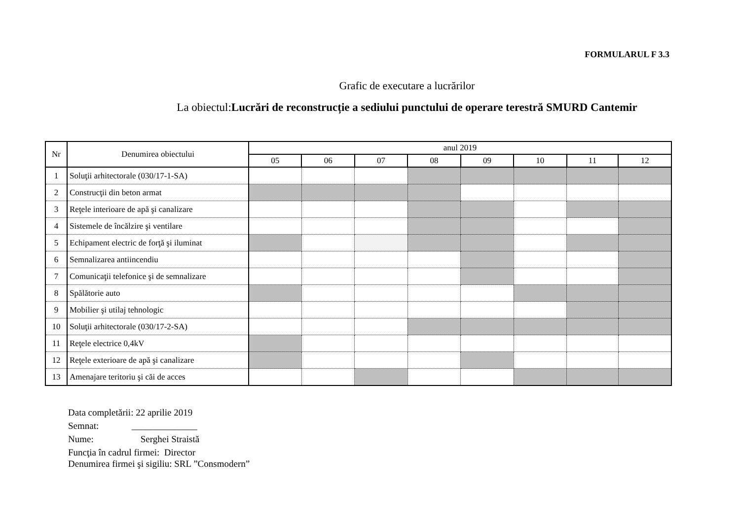FORMULARUL F 3.3
Grafic de executare a lucrărilor
La obiectul:Lucrări de reconstrucție a sediului punctului de operare terestră SMURD Cantemir
| Nr | Denumirea obiectului | anul 2019 | | | | | | | |
| --- | --- | --- | --- | --- | --- | --- | --- | --- | --- |
| | | 05 | 06 | 07 | 08 | 09 | 10 | 11 | 12 |
| 1 | Soluţii arhitectorale (030/17-1-SA) | | | | | | | | |
| 2 | Construcţii din beton armat | | | | | | | | |
| 3 | Reţele interioare de apă şi canalizare | | | | | | | | |
| 4 | Sistemele de încălzire şi ventilare | | | | | | | | |
| 5 | Echipament electric de forţă şi iluminat | | | | | | | | |
| 6 | Semnalizarea antiincendiu | | | | | | | | |
| 7 | Comunicaţii telefonice şi de semnalizare | | | | | | | | |
| 8 | Spălătorie auto | | | | | | | | |
| 9 | Mobilier şi utilaj tehnologic | | | | | | | | |
| 10 | Soluţii arhitectorale (030/17-2-SA) | | | | | | | | |
| 11 | Reţele electrice 0,4kV | | | | | | | | |
| 12 | Reţele exterioare de apă şi canalizare | | | | | | | | |
| 13 | Amenajare teritoriu şi căi de acces | | | | | | | | |
Data completării: 22 aprilie 2019
Semnat: ______________
Nume: Serghei Straistă
Funcţia în cadrul firmei: Director
Denumirea firmei şi sigiliu: SRL ”Consmodern”